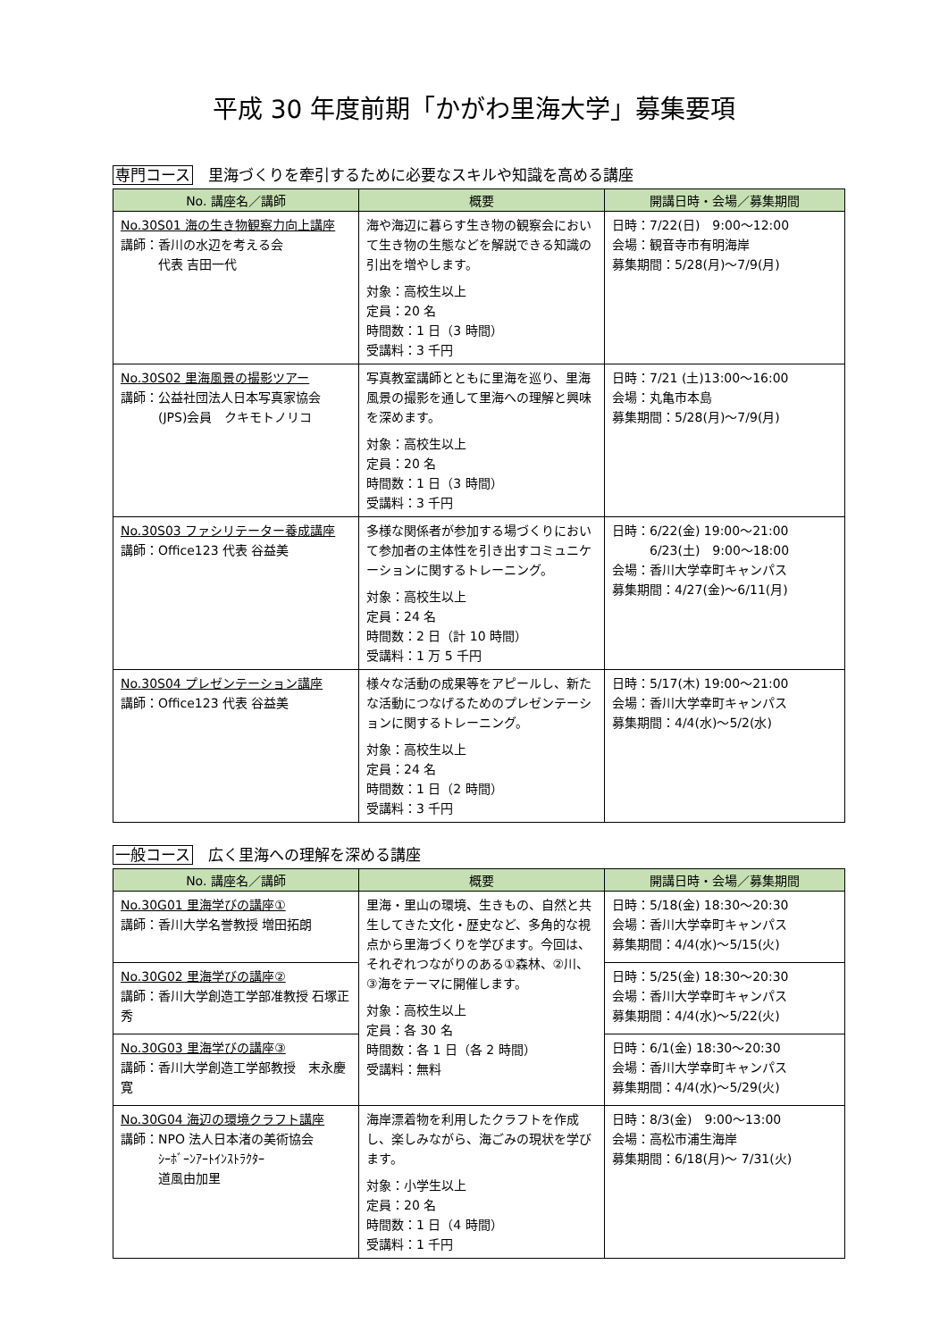平成 30 年度前期「かがわ里海大学」募集要項
専門コース　里海づくりを牽引するために必要なスキルや知識を高める講座
| No. 講座名／講師 | 概要 | 開講日時・会場／募集期間 |
| --- | --- | --- |
| No.30S01 海の生き物観察力向上講座 講師：香川の水辺を考える会 代表 吉田一代 | 海や海辺に暮らす生き物の観察会において生き物の生態などを解説できる知識の引出を増やします。 対象：高校生以上 定員：20 名 時間数：1 日（3 時間） 受講料：3 千円 | 日時：7/22(日) 9:00～12:00 会場：観音寺市有明海岸 募集期間：5/28(月)～7/9(月) |
| No.30S02 里海風景の撮影ツアー 講師：公益社団法人日本写真家協会 (JPS)会員 クキモトノリコ | 写真教室講師とともに里海を巡り、里海風景の撮影を通して里海への理解と興味を深めます。 対象：高校生以上 定員：20 名 時間数：1 日（3 時間） 受講料：3 千円 | 日時：7/21 (土)13:00～16:00 会場：丸亀市本島 募集期間：5/28(月)～7/9(月) |
| No.30S03 ファシリテーター養成講座 講師：Office123 代表 谷益美 | 多様な関係者が参加する場づくりにおいて参加者の主体性を引き出すコミュニケーションに関するトレーニング。 対象：高校生以上 定員：24 名 時間数：2 日（計 10 時間） 受講料：1 万 5 千円 | 日時：6/22(金) 19:00～21:00 6/23(土) 9:00～18:00 会場：香川大学幸町キャンパス 募集期間：4/27(金)～6/11(月) |
| No.30S04 プレゼンテーション講座 講師：Office123 代表 谷益美 | 様々な活動の成果等をアピールし、新たな活動につなげるためのプレゼンテーションに関するトレーニング。 対象：高校生以上 定員：24 名 時間数：1 日（2 時間） 受講料：3 千円 | 日時：5/17(木) 19:00～21:00 会場：香川大学幸町キャンパス 募集期間：4/4(水)～5/2(水) |
一般コース　広く里海への理解を深める講座
| No. 講座名／講師 | 概要 | 開講日時・会場／募集期間 |
| --- | --- | --- |
| No.30G01 里海学びの講座① 講師：香川大学名誉教授 増田拓朗 | 里海・里山の環境、生きもの、自然と共生してきた文化・歴史など、多角的な視点から里海づくりを学びます。今回は、それぞれつながりのある①森林、②川、③海をテーマに開催します。 対象：高校生以上 定員：各 30 名 時間数：各 1 日（各 2 時間） 受講料：無料 | 日時：5/18(金) 18:30～20:30 会場：香川大学幸町キャンパス 募集期間：4/4(水)～5/15(火) |
| No.30G02 里海学びの講座② 講師：香川大学創造工学部准教授 石塚正秀 | | 日時：5/25(金) 18:30～20:30 会場：香川大学幸町キャンパス 募集期間：4/4(水)～5/22(火) |
| No.30G03 里海学びの講座③ 講師：香川大学創造工学部教授 末永慶寛 | | 日時：6/1(金) 18:30～20:30 会場：香川大学幸町キャンパス 募集期間：4/4(水)～5/29(火) |
| No.30G04 海辺の環境クラフト講座 講師：NPO 法人日本渚の美術協会 ｼｰﾎﾞｰﾝｱｰﾄｲﾝｽﾄﾗｸﾀｰ 道風由加里 | 海岸漂着物を利用したクラフトを作成し、楽しみながら、海ごみの現状を学びます。 対象：小学生以上 定員：20 名 時間数：1 日（4 時間） 受講料：1 千円 | 日時：8/3(金) 9:00～13:00 会場：高松市浦生海岸 募集期間：6/18(月)～ 7/31(火) |